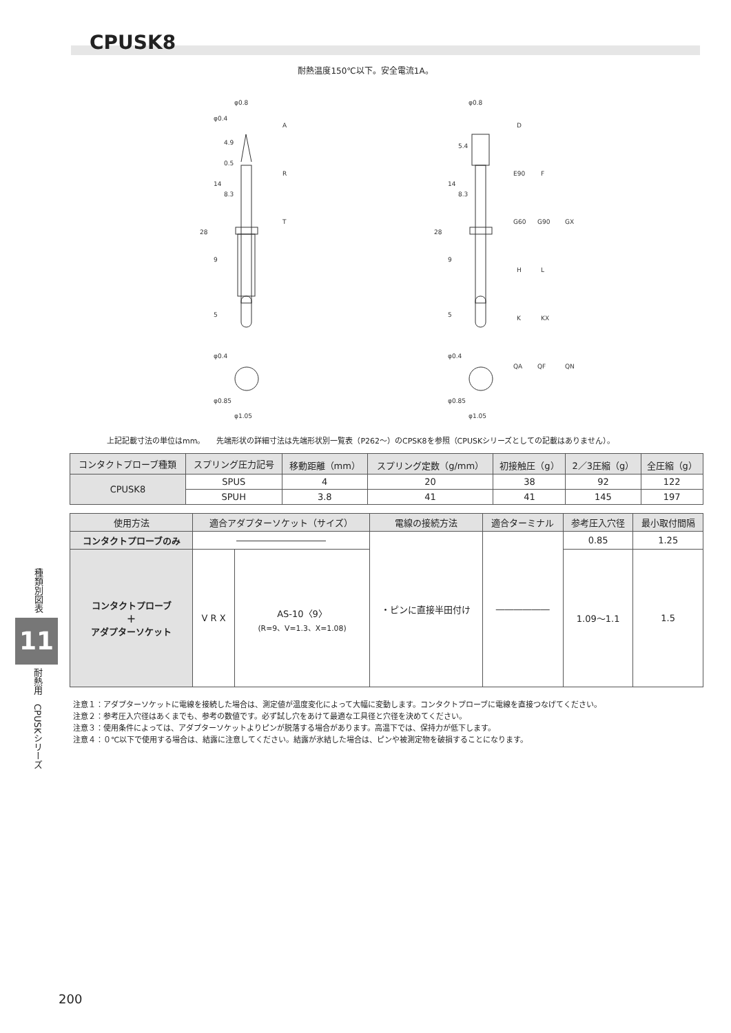CPUSK8
耐熱温度150℃以下。安全電流1A。
φ0.8
φ0.4
φ0.4
φ0.85
φ1.05
A
R
T
φ0.8
φ0.4
φ0.85
φ1.05
D
E90
F
G60
G90
GX
H
L
K
KX
QA
QF
QN
28
14
9
5
4.9
0.5
8.3
28
14
9
5
5.4
8.3
上記記載寸法の単位はmm。　　先端形状の詳細寸法は先端形状別一覧表（P262～）のCPSK8を参照（CPUSKシリーズとしての記載はありません）。
| コンタクトプローブ種類 | スプリング圧力記号 | 移動距離（mm） | スプリング定数（g/mm） | 初接触圧（g） | 2／3圧縮（g） | 全圧縮（g） |
| --- | --- | --- | --- | --- | --- | --- |
| CPUSK8 | SPUS | 4 | 20 | 38 | 92 | 122 |
| | SPUH | 3.8 | 41 | 41 | 145 | 197 |
| 使用方法 | 適合アダプターソケット（サイズ） | | 電線の接続方法 | 適合ターミナル | 参考圧入穴径 | 最小取付間隔 |
| --- | --- | --- | --- | --- | --- | --- |
| コンタクトプローブのみ | ―――――――――― | | ・ピンに直接半田付け | ―――――― | 0.85 | 1.25 |
| コンタクトプローブ ＋ アダプターソケット | V R X | AS-10〈9〉 (R=9、V=1.3、X=1.08) | | | 1.09～1.1 | 1.5 |
注意１：アダプターソケットに電線を接続した場合は、測定値が温度変化によって大幅に変動します。コンタクトプローブに電線を直接つなげてください。
注意２：参考圧入穴径はあくまでも、参考の数値です。必ず試し穴をあけて最適な工具径と穴径を決めてください。
注意３：使用条件によっては、アダプターソケットよりピンが脱落する場合があります。高温下では、保持力が低下します。
注意４：０℃以下で使用する場合は、結露に注意してください。結露が氷結した場合は、ピンや被測定物を破損することになります。
種類別図表
11
耐熱用　CPUSKシリーズ
200